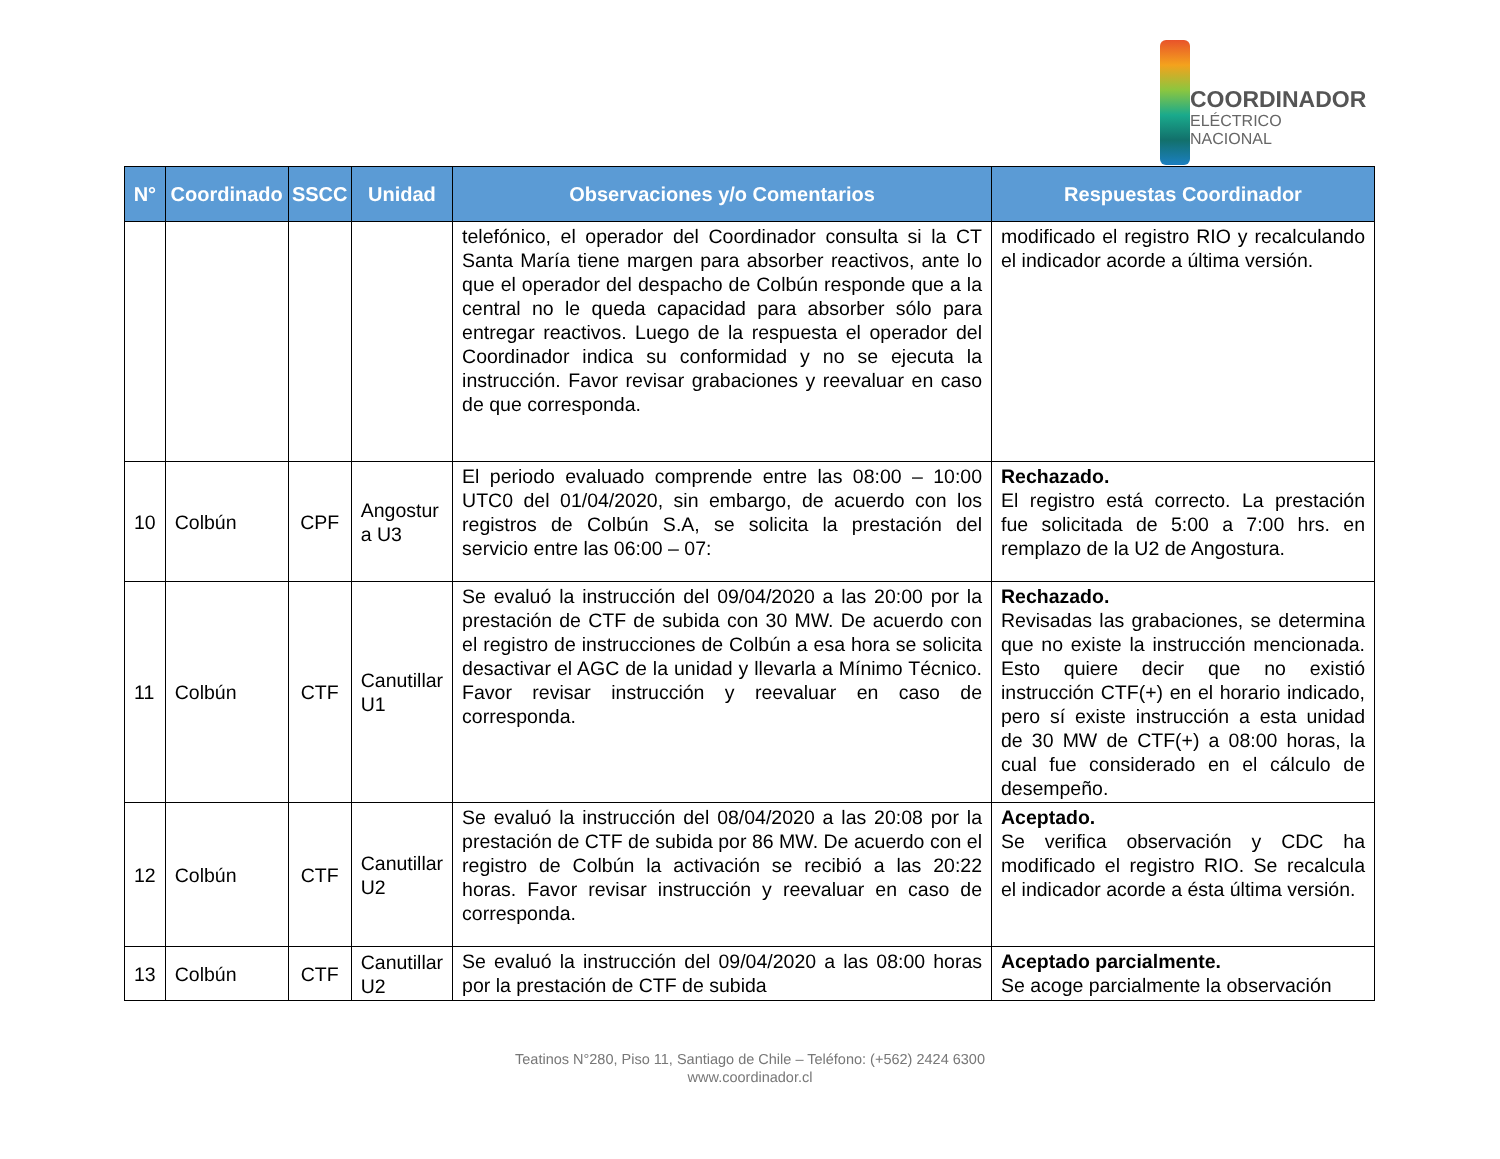COORDINADOR
ELÉCTRICO NACIONAL
| N° | Coordinado | SSCC | Unidad | Observaciones y/o Comentarios | Respuestas Coordinador |
| --- | --- | --- | --- | --- | --- |
| | | | | telefónico, el operador del Coordinador consulta si la CT Santa María tiene margen para absorber reactivos, ante lo que el operador del despacho de Colbún responde que a la central no le queda capacidad para absorber sólo para entregar reactivos. Luego de la respuesta el operador del Coordinador indica su conformidad y no se ejecuta la instrucción. Favor revisar grabaciones y reevaluar en caso de que corresponda. | modificado el registro RIO y recalculando el indicador acorde a última versión. |
| 10 | Colbún | CPF | Angostur a U3 | El periodo evaluado comprende entre las 08:00 – 10:00 UTC0 del 01/04/2020, sin embargo, de acuerdo con los registros de Colbún S.A, se solicita la prestación del servicio entre las 06:00 – 07: | Rechazado. El registro está correcto. La prestación fue solicitada de 5:00 a 7:00 hrs. en remplazo de la U2 de Angostura. |
| 11 | Colbún | CTF | Canutillar U1 | Se evaluó la instrucción del 09/04/2020 a las 20:00 por la prestación de CTF de subida con 30 MW. De acuerdo con el registro de instrucciones de Colbún a esa hora se solicita desactivar el AGC de la unidad y llevarla a Mínimo Técnico. Favor revisar instrucción y reevaluar en caso de corresponda. | Rechazado. Revisadas las grabaciones, se determina que no existe la instrucción mencionada. Esto quiere decir que no existió instrucción CTF(+) en el horario indicado, pero sí existe instrucción a esta unidad de 30 MW de CTF(+) a 08:00 horas, la cual fue considerado en el cálculo de desempeño. |
| 12 | Colbún | CTF | Canutillar U2 | Se evaluó la instrucción del 08/04/2020 a las 20:08 por la prestación de CTF de subida por 86 MW. De acuerdo con el registro de Colbún la activación se recibió a las 20:22 horas. Favor revisar instrucción y reevaluar en caso de corresponda. | Aceptado. Se verifica observación y CDC ha modificado el registro RIO. Se recalcula el indicador acorde a ésta última versión. |
| 13 | Colbún | CTF | Canutillar U2 | Se evaluó la instrucción del 09/04/2020 a las 08:00 horas por la prestación de CTF de subida | Aceptado parcialmente. Se acoge parcialmente la observación |
Teatinos N°280, Piso 11, Santiago de Chile – Teléfono: (+562) 2424 6300
www.coordinador.cl